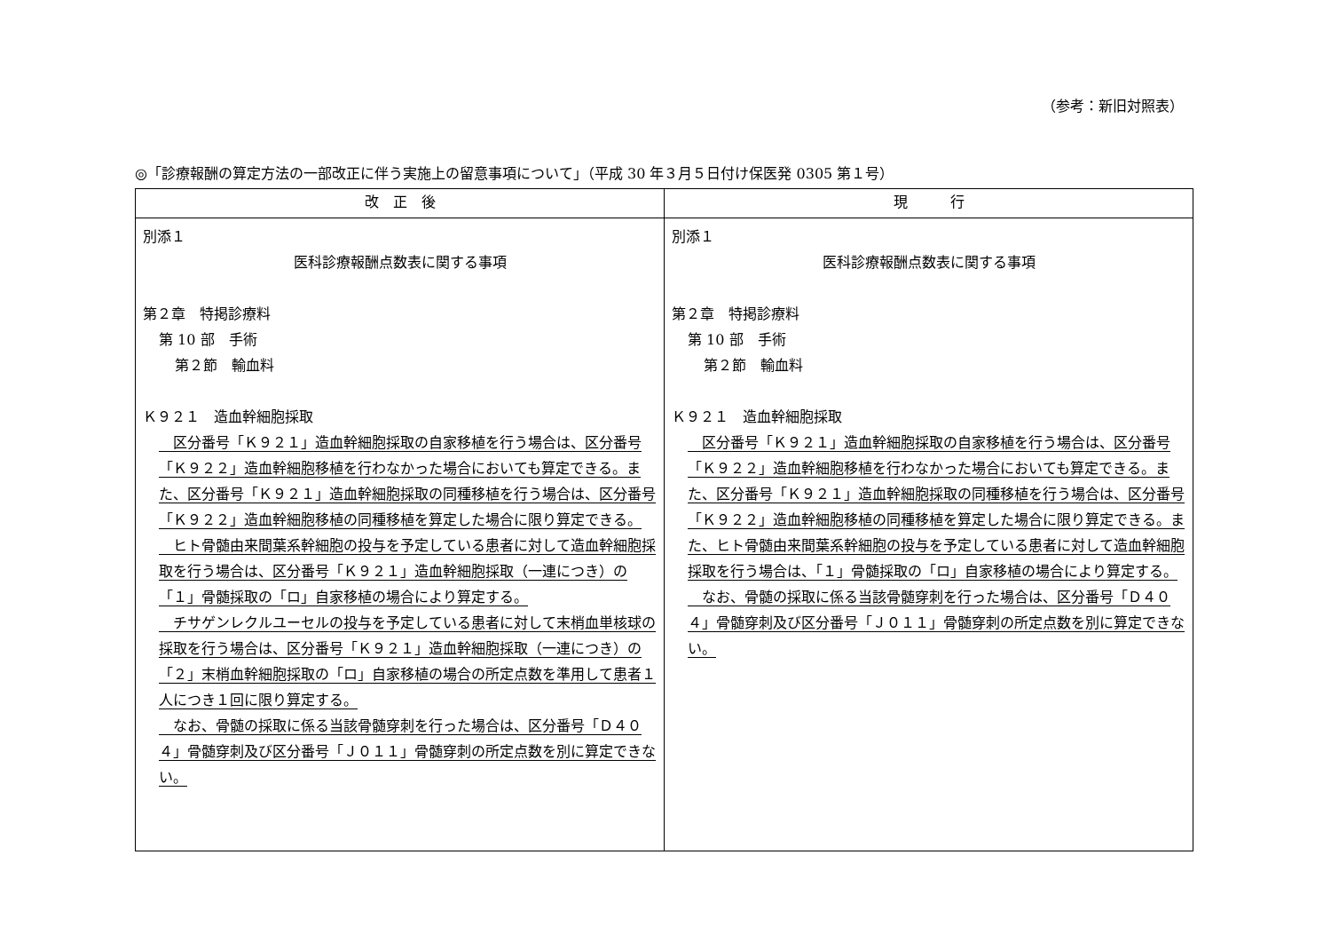（参考：新旧対照表）
◎「診療報酬の算定方法の一部改正に伴う実施上の留意事項について」（平成 30 年３月５日付け保医発 0305 第１号）
| 改 正 後 | 現 行 |
| --- | --- |
| 別添１ 医科診療報酬点数表に関する事項 第２章 特掲診療料 第 10 部 手術 第２節 輸血料 Ｋ９２１ 造血幹細胞採取 区分番号「Ｋ９２１」造血幹細胞採取の自家移植を行う場合は、区分番号「Ｋ９２２」造血幹細胞移植を行わなかった場合においても算定できる。また、区分番号「Ｋ９２１」造血幹細胞採取の同種移植を行う場合は、区分番号「Ｋ９２２」造血幹細胞移植の同種移植を算定した場合に限り算定できる。 ヒト骨髄由来間葉系幹細胞の投与を予定している患者に対して造血幹細胞採取を行う場合は、区分番号「Ｋ９２１」造血幹細胞採取（一連につき）の「１」骨髄採取の「ロ」自家移植の場合により算定する。 チサゲンレクルユーセルの投与を予定している患者に対して末梢血単核球の採取を行う場合は、区分番号「Ｋ９２１」造血幹細胞採取（一連につき）の「２」末梢血幹細胞採取の「ロ」自家移植の場合の所定点数を準用して患者１人につき１回に限り算定する。 なお、骨髄の採取に係る当該骨髄穿刺を行った場合は、区分番号「Ｄ４０４」骨髄穿刺及び区分番号「Ｊ０１１」骨髄穿刺の所定点数を別に算定できない。 | 別添１ 医科診療報酬点数表に関する事項 第２章 特掲診療料 第 10 部 手術 第２節 輸血料 Ｋ９２１ 造血幹細胞採取 区分番号「Ｋ９２１」造血幹細胞採取の自家移植を行う場合は、区分番号「Ｋ９２２」造血幹細胞移植を行わなかった場合においても算定できる。また、区分番号「Ｋ９２１」造血幹細胞採取の同種移植を行う場合は、区分番号「Ｋ９２２」造血幹細胞移植の同種移植を算定した場合に限り算定できる。また、ヒト骨髄由来間葉系幹細胞の投与を予定している患者に対して造血幹細胞採取を行う場合は、「１」骨髄採取の「ロ」自家移植の場合により算定する。 なお、骨髄の採取に係る当該骨髄穿刺を行った場合は、区分番号「Ｄ４０４」骨髄穿刺及び区分番号「Ｊ０１１」骨髄穿刺の所定点数を別に算定できない。 |